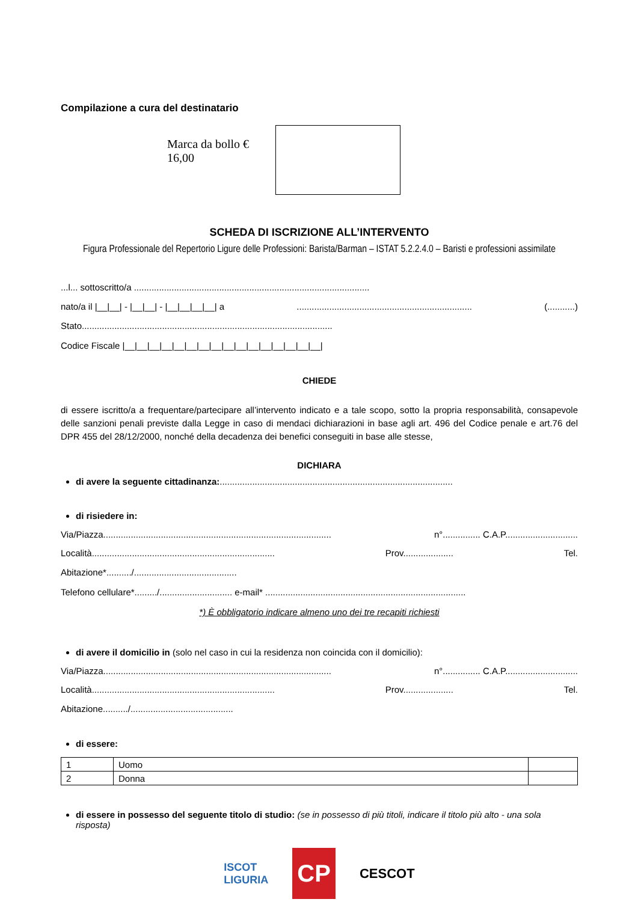Compilazione a cura del destinatario
Marca da bollo €
16,00
SCHEDA DI ISCRIZIONE ALL’INTERVENTO
Figura Professionale del Repertorio Ligure delle Professioni: Barista/Barman – ISTAT 5.2.2.4.0 – Baristi e professioni assimilate
...l... sottoscritto/a ..............................................................................................
nato/a il |__|__| - |__|__| - |__|__|__|__| a...................................................................... (...........)
Stato....................................................................................................
Codice Fiscale |__|__|__|__|__|__|__|__|__|__|__|__|__|__|__|__|
CHIEDE
di essere iscritto/a a frequentare/partecipare all’intervento indicato e a tale scopo, sotto la propria responsabilità, consapevole delle sanzioni penali previste dalla Legge in caso di mendaci dichiarazioni in base agli art. 496 del Codice penale e art.76 del DPR 455 del 28/12/2000, nonché della decadenza dei benefici conseguiti in base alle stesse,
DICHIARA
di avere la seguente cittadinanza:.............................................................................................
di risiedere in:
Via/Piazza........................................................................................... n°............... C.A.P.............................
Località......................................................................... Prov.................... Tel.
Abitazione*........../.........................................
Telefono cellulare*........./............................. e-mail* ................................................................................
*) È obbligatorio indicare almeno uno dei tre recapiti richiesti
di avere il domicilio in (solo nel caso in cui la residenza non coincida con il domicilio):
Via/Piazza........................................................................................... n°............... C.A.P.............................
Località......................................................................... Prov.................... Tel.
Abitazione........../.........................................
di essere:
| 1 | Uomo | |
| 2 | Donna | |
di essere in possesso del seguente titolo di studio: (se in possesso di più titoli, indicare il titolo più alto - una sola risposta)
ISCOT
LIGURIA CP CESCOT